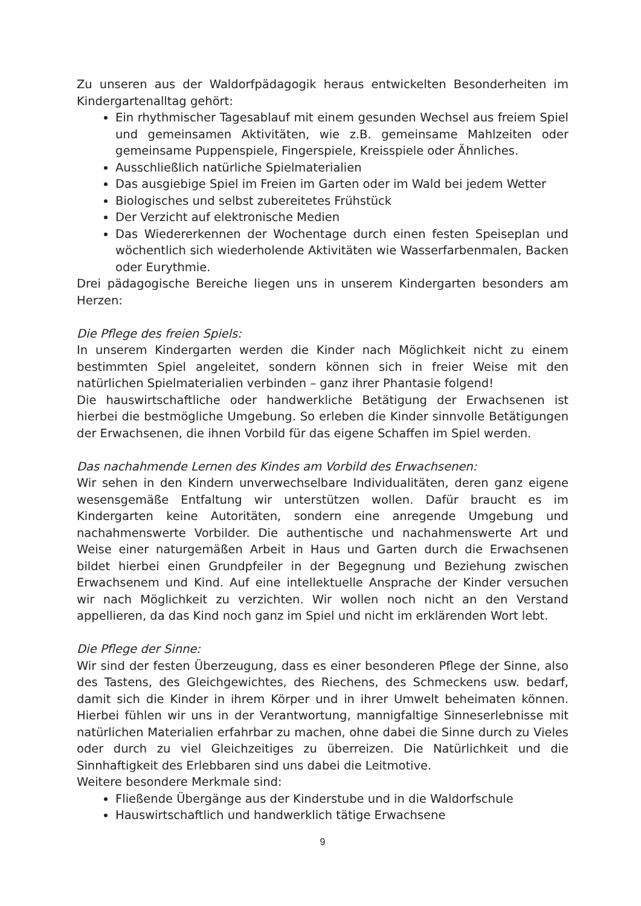Zu unseren aus der Waldorfpädagogik heraus entwickelten Besonderheiten im Kindergartenalltag gehört:
Ein rhythmischer Tagesablauf mit einem gesunden Wechsel aus freiem Spiel und gemeinsamen Aktivitäten, wie z.B. gemeinsame Mahlzeiten oder gemeinsame Puppenspiele, Fingerspiele, Kreisspiele oder Ähnliches.
Ausschließlich natürliche Spielmaterialien
Das ausgiebige Spiel im Freien im Garten oder im Wald bei jedem Wetter
Biologisches und selbst zubereitetes Frühstück
Der Verzicht auf elektronische Medien
Das Wiedererkennen der Wochentage durch einen festen Speiseplan und wöchentlich sich wiederholende Aktivitäten wie Wasserfarbenmalen, Backen oder Eurythmie.
Drei pädagogische Bereiche liegen uns in unserem Kindergarten besonders am Herzen:
Die Pflege des freien Spiels:
In unserem Kindergarten werden die Kinder nach Möglichkeit nicht zu einem bestimmten Spiel angeleitet, sondern können sich in freier Weise mit den natürlichen Spielmaterialien verbinden – ganz ihrer Phantasie folgend!
Die hauswirtschaftliche oder handwerkliche Betätigung der Erwachsenen ist hierbei die bestmögliche Umgebung. So erleben die Kinder sinnvolle Betätigungen der Erwachsenen, die ihnen Vorbild für das eigene Schaffen im Spiel werden.
Das nachahmende Lernen des Kindes am Vorbild des Erwachsenen:
Wir sehen in den Kindern unverwechselbare Individualitäten, deren ganz eigene wesensgemäße Entfaltung wir unterstützen wollen. Dafür braucht es im Kindergarten keine Autoritäten, sondern eine anregende Umgebung und nachahmenswerte Vorbilder. Die authentische und nachahmenswerte Art und Weise einer naturgemäßen Arbeit in Haus und Garten durch die Erwachsenen bildet hierbei einen Grundpfeiler in der Begegnung und Beziehung zwischen Erwachsenem und Kind. Auf eine intellektuelle Ansprache der Kinder versuchen wir nach Möglichkeit zu verzichten. Wir wollen noch nicht an den Verstand appellieren, da das Kind noch ganz im Spiel und nicht im erklärenden Wort lebt.
Die Pflege der Sinne:
Wir sind der festen Überzeugung, dass es einer besonderen Pflege der Sinne, also des Tastens, des Gleichgewichtes, des Riechens, des Schmeckens usw. bedarf, damit sich die Kinder in ihrem Körper und in ihrer Umwelt beheimaten können. Hierbei fühlen wir uns in der Verantwortung, mannigfaltige Sinneserlebnisse mit natürlichen Materialien erfahrbar zu machen, ohne dabei die Sinne durch zu Vieles oder durch zu viel Gleichzeitiges zu überreizen. Die Natürlichkeit und die Sinnhaftigkeit des Erlebbaren sind uns dabei die Leitmotive.
Weitere besondere Merkmale sind:
Fließende Übergänge aus der Kinderstube und in die Waldorfschule
Hauswirtschaftlich und handwerklich tätige Erwachsene
9